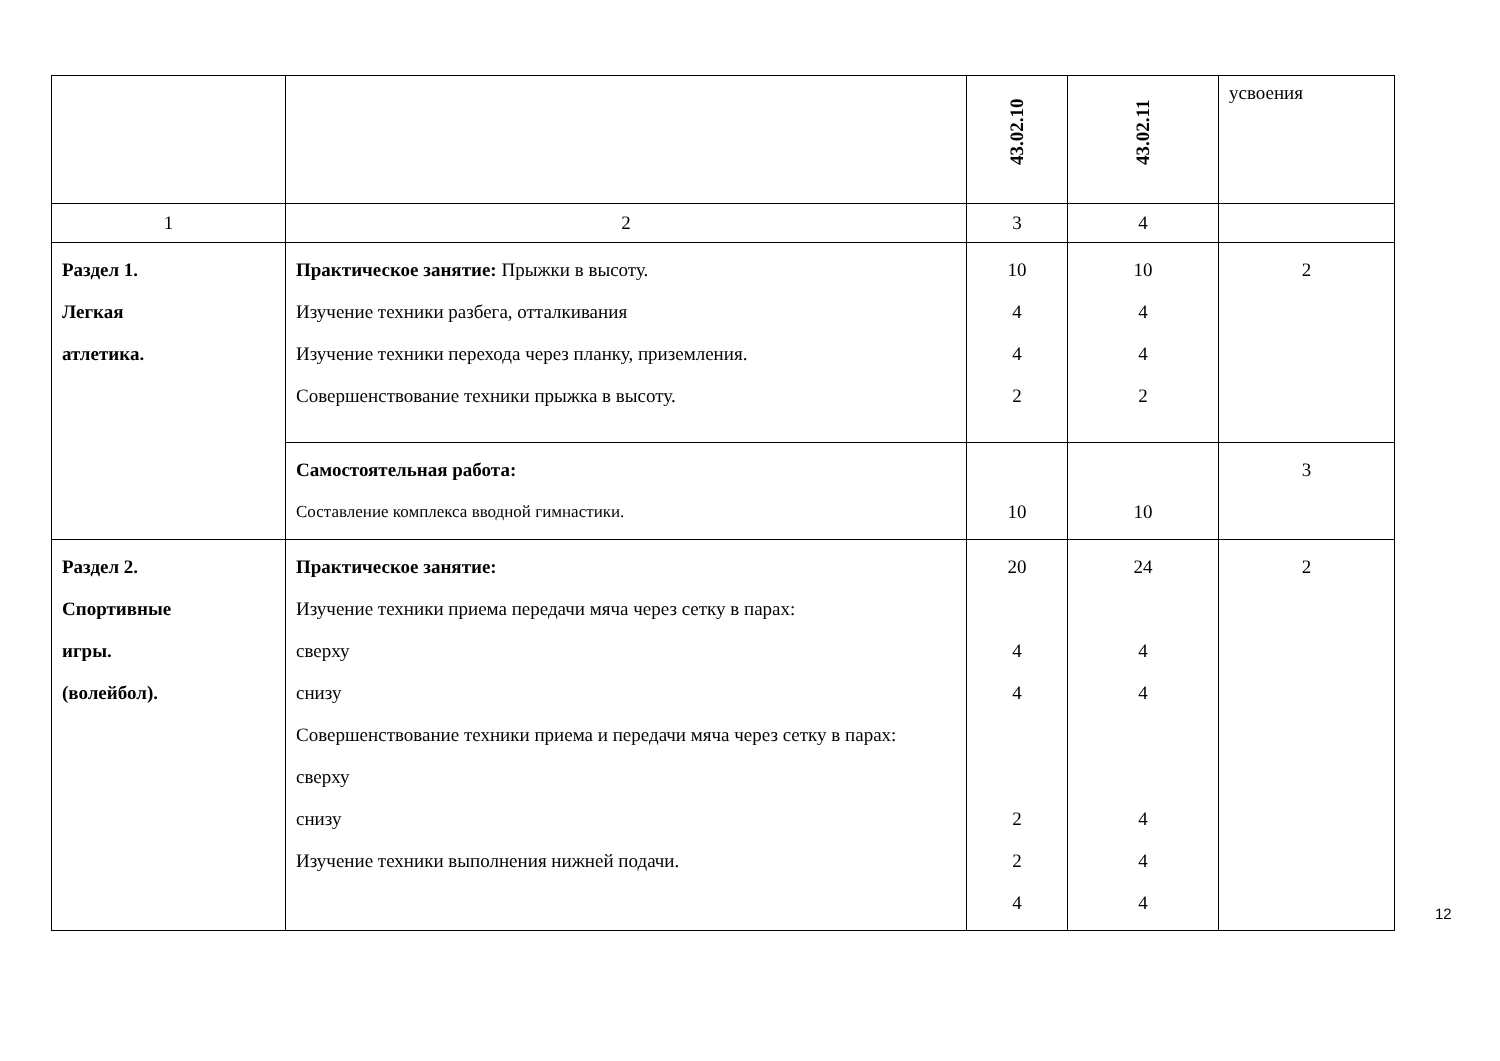| | | 43.02.10 | 43.02.11 | усвоения |
| 1 | 2 | 3 | 4 | |
| Раздел 1. Легкая атлетика. | Практическое занятие: Прыжки в высоту. Изучение техники разбега, отталкивания Изучение техники перехода через планку, приземления. Совершенствование техники прыжка в высоту. | 10 4 4 2 | 10 4 4 2 | 2 |
| | Самостоятельная работа: Составление комплекса вводной гимнастики. | 10 | 10 | 3 |
| Раздел 2. Спортивные игры. (волейбол). | Практическое занятие: Изучение техники приема передачи мяча через сетку в парах: сверху снизу Совершенствование техники приема и передачи мяча через сетку в парах: сверху снизу Изучение техники выполнения нижней подачи. | 20 4 4 2 2 4 | 24 4 4 4 4 4 | 2 |
12